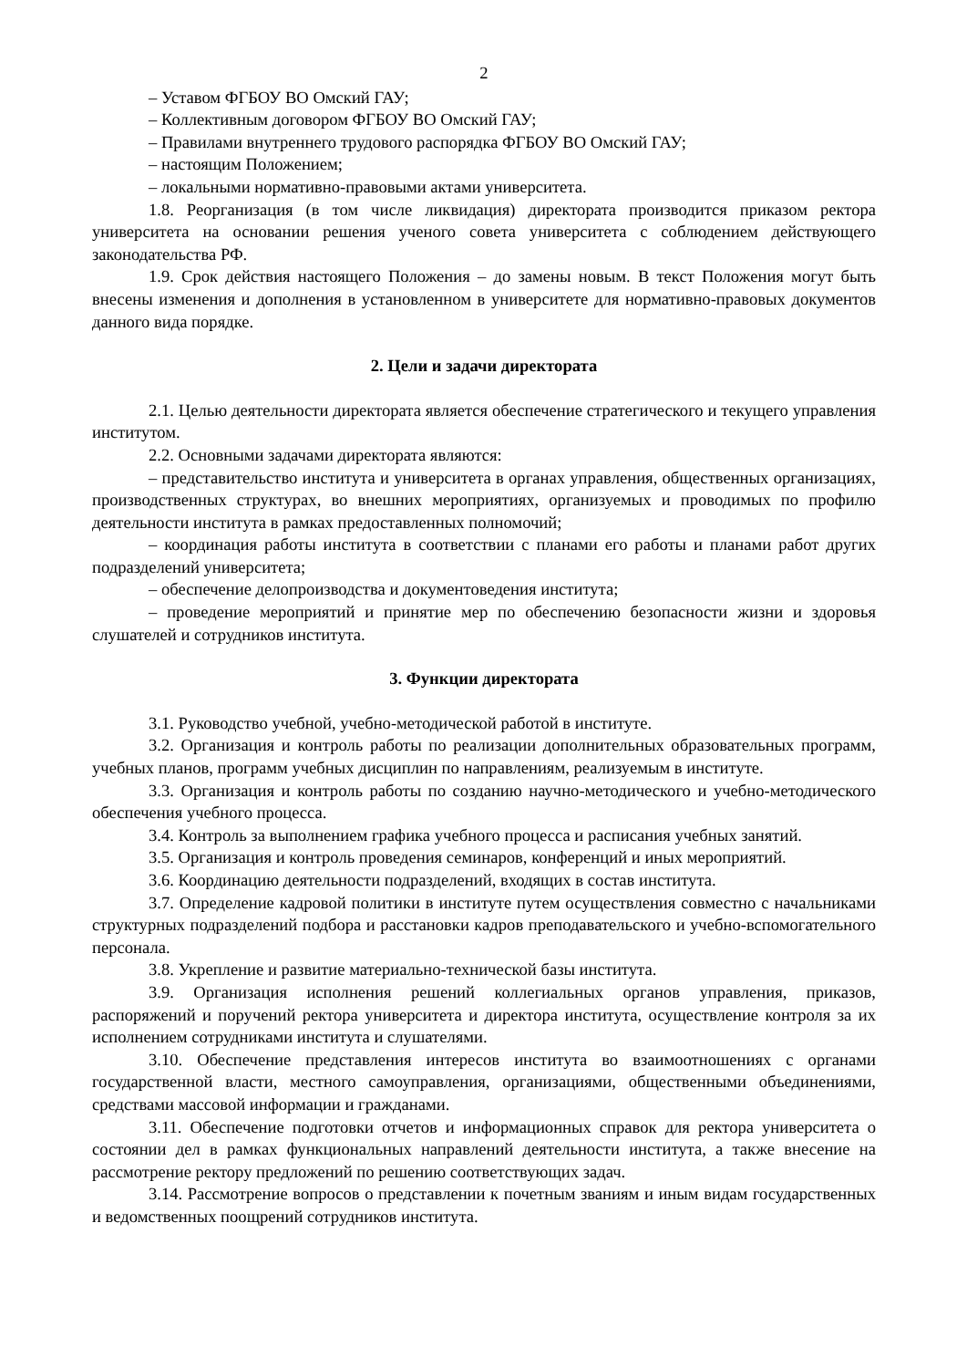2
– Уставом ФГБОУ ВО Омский ГАУ;
– Коллективным договором ФГБОУ ВО Омский ГАУ;
– Правилами внутреннего трудового распорядка ФГБОУ ВО Омский ГАУ;
– настоящим Положением;
– локальными нормативно-правовыми актами университета.
1.8. Реорганизация (в том числе ликвидация) директората производится приказом ректора университета на основании решения ученого совета университета с соблюдением действующего законодательства РФ.
1.9. Срок действия настоящего Положения – до замены новым. В текст Положения могут быть внесены изменения и дополнения в установленном в университете для нормативно-правовых документов данного вида порядке.
2. Цели и задачи директората
2.1. Целью деятельности директората является обеспечение стратегического и текущего управления институтом.
2.2. Основными задачами директората являются:
– представительство института и университета в органах управления, общественных организациях, производственных структурах, во внешних мероприятиях, организуемых и проводимых по профилю деятельности института в рамках предоставленных полномочий;
– координация работы института в соответствии с планами его работы и планами работ других подразделений университета;
– обеспечение делопроизводства и документоведения института;
– проведение мероприятий и принятие мер по обеспечению безопасности жизни и здоровья слушателей и сотрудников института.
3. Функции директората
3.1. Руководство учебной, учебно-методической работой в институте.
3.2. Организация и контроль работы по реализации дополнительных образовательных программ, учебных планов, программ учебных дисциплин по направлениям, реализуемым в институте.
3.3. Организация и контроль работы по созданию научно-методического и учебно-методического обеспечения учебного процесса.
3.4. Контроль за выполнением графика учебного процесса и расписания учебных занятий.
3.5. Организация и контроль проведения семинаров, конференций и иных мероприятий.
3.6. Координацию деятельности подразделений, входящих в состав института.
3.7. Определение кадровой политики в институте путем осуществления совместно с начальниками структурных подразделений подбора и расстановки кадров преподавательского и учебно-вспомогательного персонала.
3.8. Укрепление и развитие материально-технической базы института.
3.9. Организация исполнения решений коллегиальных органов управления, приказов, распоряжений и поручений ректора университета и директора института, осуществление контроля за их исполнением сотрудниками института и слушателями.
3.10. Обеспечение представления интересов института во взаимоотношениях с органами государственной власти, местного самоуправления, организациями, общественными объединениями, средствами массовой информации и гражданами.
3.11. Обеспечение подготовки отчетов и информационных справок для ректора университета о состоянии дел в рамках функциональных направлений деятельности института, а также внесение на рассмотрение ректору предложений по решению соответствующих задач.
3.14. Рассмотрение вопросов о представлении к почетным званиям и иным видам государственных и ведомственных поощрений сотрудников института.